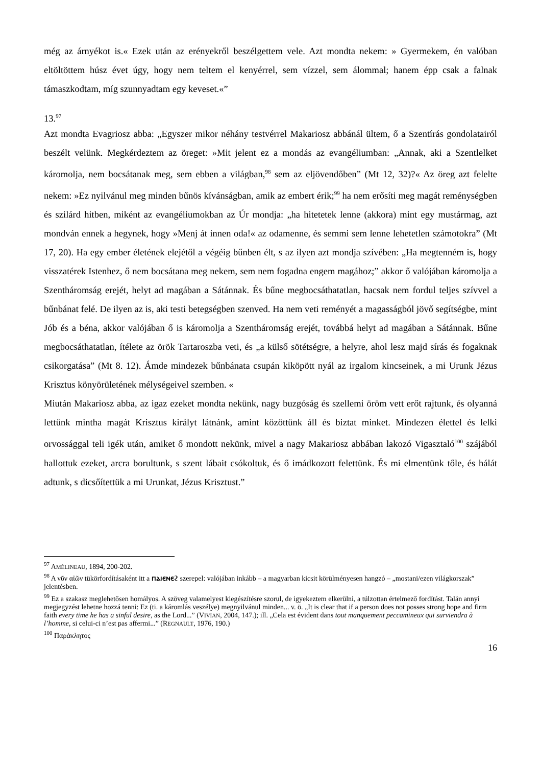még az árnyékot is.« Ezek után az erényekről beszélgettem vele. Azt mondta nekem: » Gyermekem, én valóban eltöltöttem húsz évet úgy, hogy nem teltem el kenyérrel, sem vízzel, sem álommal; hanem épp csak a falnak támaszkodtam, míg szunnyadtam egy keveset.«”
13.<sup>97</sup>
Azt mondta Evagriosz abba: „Egyszer mikor néhány testvérrel Makariosz abbánál ültem, ő a Szentírás gondolatairól beszélt velünk. Megkérdeztem az öreget: »Mit jelent ez a mondás az evangéliumban: „Annak, aki a Szentlelket káromolja, nem bocsátanak meg, sem ebben a világban,<sup>98</sup> sem az eljövendőben” (Mt 12, 32)?« Az öreg azt felelte nekem: »Ez nyilvánul meg minden bűnös kívánságban, amik az embert érik;<sup>99</sup> ha nem erősíti meg magát reménységben és szilárd hitben, miként az evangéliumokban az Úr mondja: „ha hitetetek lenne (akkora) mint egy mustármag, azt mondván ennek a hegynek, hogy »Menj át innen oda!« az odamenne, és semmi sem lenne lehetetlen számotokra” (Mt 17, 20). Ha egy ember életének elejétől a végéig bűnben élt, s az ilyen azt mondja szívében: „Ha megtenném is, hogy visszatérek Istenhez, ő nem bocsátana meg nekem, sem nem fogadna engem magához;” akkor ő valójában káromolja a Szentháromság erejét, helyt ad magában a Sátánnak. És bűne megbocsáthatatlan, hacsak nem fordul teljes szívvel a bűnbánat felé. De ilyen az is, aki testi betegségben szenved. Ha nem veti reményét a magasságból jövő segítségbe, mint Jób és a béna, akkor valójában ő is káromolja a Szentháromság erejét, továbbá helyt ad magában a Sátánnak. Bűne megbocsáthatatlan, ítélete az örök Tartaroszba veti, és „a külső sötétségre, a helyre, ahol lesz majd sírás és fogaknak csikorgatása” (Mt 8. 12). Ámde mindezek bűnbánata csupán kiköpött nyál az irgalom kincseinek, a mi Urunk Jézus Krisztus könyörületének mélységeivel szemben. «
Miután Makariosz abba, az igaz ezeket mondta nekünk, nagy buzgóság és szellemi öröm vett erőt rajtunk, és olyanná lettünk mintha magát Krisztus királyt látnánk, amint közöttünk áll és biztat minket. Mindezen élettel és lelki orvossággal teli igék után, amiket ő mondott nekünk, mivel a nagy Makariosz abbában lakozó Vigasztaló<sup>100</sup> szájából hallottuk ezeket, arcra borultunk, s szent lábait csókoltuk, és ő imádkozott felettünk. És mi elmentünk tőle, és hálát adtunk, s dicsőítettük a mi Urunkat, Jézus Krisztust.”
<sup>97</sup> AMÉLINEAU, 1894, 200-202.
<sup>98</sup> A νῦν αἰῶν tükörfordításaként itt a ⲡⲁⲓⲉⲛⲉϩ szerepel: valójában inkább – a magyarban kicsit körülményesen hangzó – „mostani/ezen világkorszak” jelentésben.
<sup>99</sup> Ez a szakasz meglehetősen homályos. A szöveg valamelyest kiegészítésre szorul, de igyekeztem elkerülni, a túlzottan értelmező fordítást. Talán annyi megjegyzést lehetne hozzá tenni: Ez (ti. a káromlás veszélye) megnyilvánul minden... v. ö. „It is clear that if a person does not posses strong hope and firm faith every time he has a sinful desire, as the Lord...” (VIVIAN, 2004, 147.); ill. „Cela est évident dans tout manquement peccamineux qui surviendra à l’homme, si celui-ci n’est pas affermi...” (REGNAULT, 1976, 190.)
<sup>100</sup> Παράκλητος
16